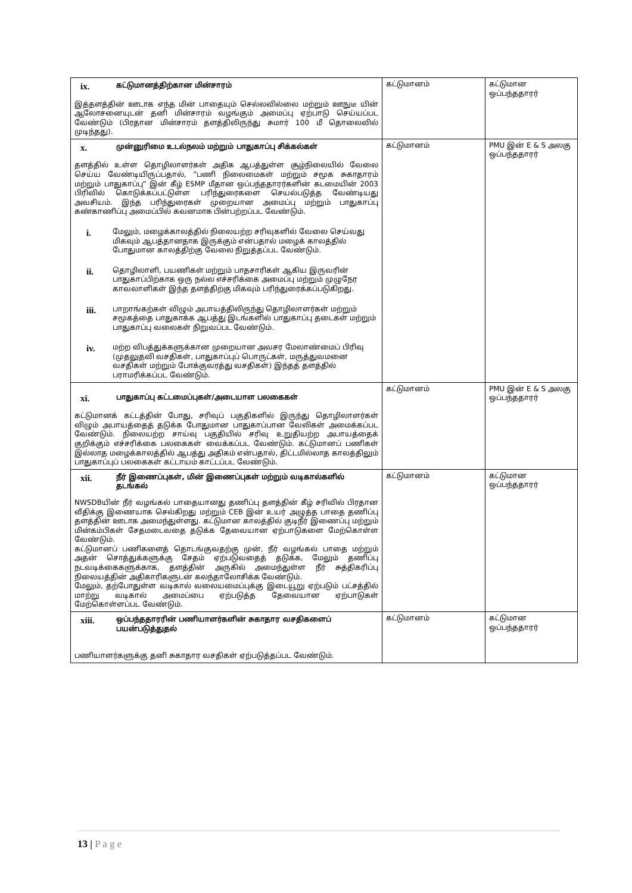| ix. கட்டுமானத்திற்கான மின்சாரம் இத்தளத்தின் ஊடாக எந்த மின் பாதையும் செல்லவில்லை மற்றும் ஊநுடீ யின் ஆலோசனையுடன் தனி மின்சாரம் வழங்கும் அமைப்பு ஏற்பாடு செய்யப்பட வேண்டும் (பிரதான மின்சாரம் தளத்திலிருந்து சுமார் 100 மீ தொலைவில் முடிந்தது). | கட்டுமானம் | கட்டுமான ஒப்பந்ததாரர் |
| x. முன்னுரிமை உடல்நலம் மற்றும் பாதுகாப்பு சிக்கல்கள் தளத்தில் உள்ள தொழிலாளர்கள் அதிக ஆபத்துள்ள சூழ்நிலையில் வேலை செய்ய வேண்டியிருப்பதால், ”பணி நிலைமைகள் மற்றும் சமூக சுகாதாரம் மற்றும் பாதுகாப்பு” இன் கீழ் ESMP மீதான ஒப்பந்ததாரர்களின் கடமையின் 2003 பிரிவில் கொடுக்கப்பட்டுள்ள பரிந்துரைகளை செயல்படுத்த வேண்டியது அவசியம். இந்த பரிந்துரைகள் முறையான அமைப்பு மற்றும் பாதுகாப்பு கண்காணிப்பு அமைப்பில் கவனமாக பின்பற்றப்பட வேண்டும். i. மேலும், மழைக்காலத்தில் நிலையற்ற சரிவுகளில் வேலை செய்வது மிகவும் ஆபத்தானதாக இருக்கும் என்பதால் மழைக் காலத்தில் போதுமான காலத்திற்கு வேலை நிறுத்தப்பட வேண்டும். ii. தொழிலாளி, பயணிகள் மற்றும் பாதசாரிகள் ஆகிய இருவரின் பாதுகாப்பிற்காக ஒரு நல்ல எச்சரிக்கை அமைப்பு மற்றும் முழுநேர காவலாளிகள் இந்த தளத்திற்கு மிகவும் பரிந்துரைக்கப்படுகிறது. iii. பாறாங்கற்கள் விழும் அபாயத்திலிருந்து தொழிலாளர்கள் மற்றும் சமூகத்தை பாதுகாக்க ஆபத்து இடங்களில் பாதுகாப்பு தடைகள் மற்றும் பாதுகாப்பு வலைகள் நிறுவப்பட வேண்டும். iv. மற்ற விபத்துக்களுக்கான முறையான அவசர மேலாண்மைப் பிரிவு (முதலுதவி வசதிகள், பாதுகாப்புப் பொருட்கள், மருத்துவமனை வசதிகள் மற்றும் போக்குவரத்து வசதிகள்) இந்தத் தளத்தில் பராமரிக்கப்பட வேண்டும். | கட்டுமானம் | PMU இன் E & S அலகு ஒப்பந்ததாரர் |
| xi. பாதுகாப்பு கட்டமைப்புகள்/அடையாள பலகைகள் கட்டுமானக் கட்டத்தின் போது, சரிவுப் பகுதிகளில் இருந்து தொழிலாளர்கள் விழும் அபாயத்தைத் தடுக்க போதுமான பாதுகாப்பான வேலிகள் அமைக்கப்பட வேண்டும். நிலையற்ற சாய்வு பகுதியில் சரிவு உறுதியற்ற அபாயத்தைக் குறிக்கும் எச்சரிக்கை பலகைகள் வைக்கப்பட வேண்டும். கட்டுமானப் பணிகள் இல்லாத மழைக்காலத்தில் ஆபத்து அதிகம் என்பதால், திட்டமில்லாத காலத்திலும் பாதுகாப்புப் பலகைகள் கட்டாயம் காட்டப்பட வேண்டும். | கட்டுமானம் | PMU இன் E & S அலகு ஒப்பந்ததாரர் |
| xii. நீர் இணைப்புகள், மின் இணைப்புகள் மற்றும் வடிகால்களில் தடங்கல் NWSDBயின் நீர் வழங்கல் பாதையானது தணிப்பு தளத்தின் கீழ் சரிவில் பிரதான வீதிக்கு இணையாக செல்கிறது மற்றும் CEB இன் உயர் அழுத்த பாதை தணிப்பு தளத்தின் ஊடாக அமைந்துள்ளது. கட்டுமான காலத்தில் குடிநீர் இணைப்பு மற்றும் மின்கம்பிகள் சேதமடைவதை தடுக்க தேவையான ஏற்பாடுகளை மேற்கொள்ள வேண்டும். கட்டுமானப் பணிகளைத் தொடங்குவதற்கு முன், நீர் வழங்கல் பாதை மற்றும் அதன் சொத்துக்களுக்கு சேதம் ஏற்படுவதைத் தடுக்க, மேலும் தணிப்பு நடவடிக்கைகளுக்காக, தளத்தின் அருகில் அமைந்துள்ள நீர் சுத்திகரிப்பு நிலையத்தின் அதிகாரிகளுடன் கலந்தாலோசிக்க வேண்டும். மேலும், தற்போதுள்ள வடிகால் வலையமைப்புக்கு இடையூறு ஏற்படும் பட்சத்தில் மாற்று வடிகால் அமைப்பை ஏற்படுத்த தேவையான ஏற்பாடுகள் மேற்கொள்ளப்பட வேண்டும். | கட்டுமானம் | கட்டுமான ஒப்பந்ததாரர் |
| xiii. ஒப்பந்ததாரரின் பணியாளர்களின் சுகாதார வசதிகளைப் பயன்படுத்துதல் பணியாளர்களுக்கு தனி சுகாதார வசதிகள் ஏற்படுத்தப்பட வேண்டும். | கட்டுமானம் | கட்டுமான ஒப்பந்ததாரர் |
13 | P a g e